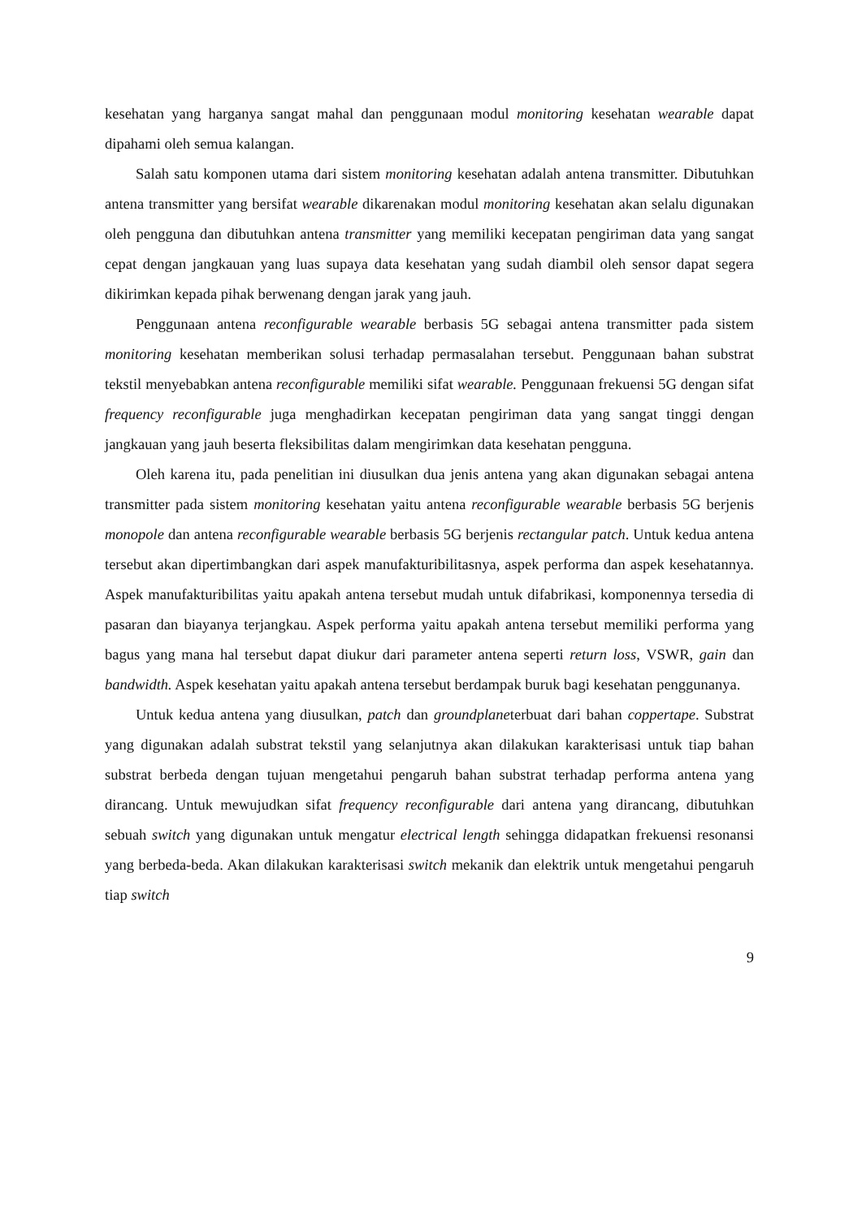kesehatan yang harganya sangat mahal dan penggunaan modul monitoring kesehatan wearable dapat dipahami oleh semua kalangan.
Salah satu komponen utama dari sistem monitoring kesehatan adalah antena transmitter. Dibutuhkan antena transmitter yang bersifat wearable dikarenakan modul monitoring kesehatan akan selalu digunakan oleh pengguna dan dibutuhkan antena transmitter yang memiliki kecepatan pengiriman data yang sangat cepat dengan jangkauan yang luas supaya data kesehatan yang sudah diambil oleh sensor dapat segera dikirimkan kepada pihak berwenang dengan jarak yang jauh.
Penggunaan antena reconfigurable wearable berbasis 5G sebagai antena transmitter pada sistem monitoring kesehatan memberikan solusi terhadap permasalahan tersebut. Penggunaan bahan substrat tekstil menyebabkan antena reconfigurable memiliki sifat wearable. Penggunaan frekuensi 5G dengan sifat frequency reconfigurable juga menghadirkan kecepatan pengiriman data yang sangat tinggi dengan jangkauan yang jauh beserta fleksibilitas dalam mengirimkan data kesehatan pengguna.
Oleh karena itu, pada penelitian ini diusulkan dua jenis antena yang akan digunakan sebagai antena transmitter pada sistem monitoring kesehatan yaitu antena reconfigurable wearable berbasis 5G berjenis monopole dan antena reconfigurable wearable berbasis 5G berjenis rectangular patch. Untuk kedua antena tersebut akan dipertimbangkan dari aspek manufakturibilitasnya, aspek performa dan aspek kesehatannya. Aspek manufakturibilitas yaitu apakah antena tersebut mudah untuk difabrikasi, komponennya tersedia di pasaran dan biayanya terjangkau. Aspek performa yaitu apakah antena tersebut memiliki performa yang bagus yang mana hal tersebut dapat diukur dari parameter antena seperti return loss, VSWR, gain dan bandwidth. Aspek kesehatan yaitu apakah antena tersebut berdampak buruk bagi kesehatan penggunanya.
Untuk kedua antena yang diusulkan, patch dan groundplaneterbuat dari bahan coppertape. Substrat yang digunakan adalah substrat tekstil yang selanjutnya akan dilakukan karakterisasi untuk tiap bahan substrat berbeda dengan tujuan mengetahui pengaruh bahan substrat terhadap performa antena yang dirancang. Untuk mewujudkan sifat frequency reconfigurable dari antena yang dirancang, dibutuhkan sebuah switch yang digunakan untuk mengatur electrical length sehingga didapatkan frekuensi resonansi yang berbeda-beda. Akan dilakukan karakterisasi switch mekanik dan elektrik untuk mengetahui pengaruh tiap switch
9